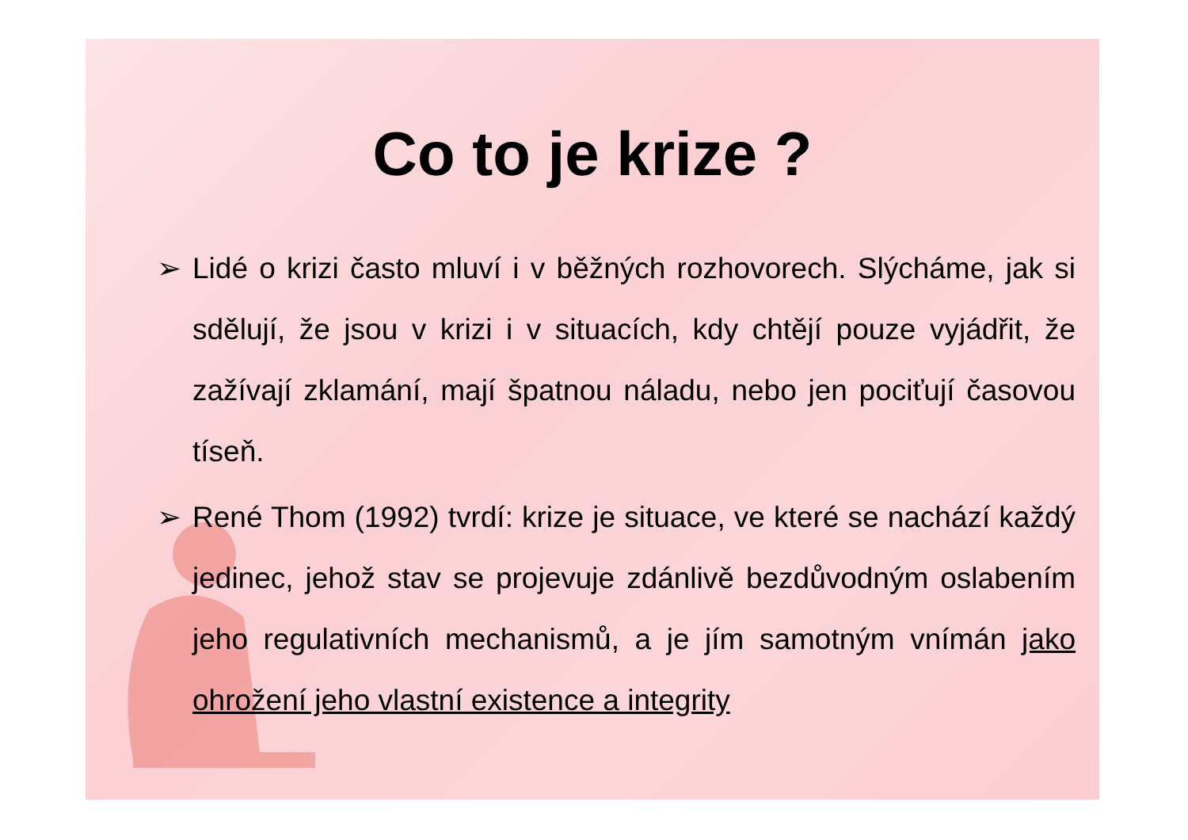Co to je krize ?
➢ Lidé o krizi často mluví i v běžných rozhovorech. Slýcháme, jak si sdělují, že jsou v krizi i v situacích, kdy chtějí pouze vyjádřit, že zažívají zklamání, mají špatnou náladu, nebo jen pociťují časovou tíseň.
➢ René Thom (1992) tvrdí: krize je situace, ve které se nachází každý jedinec, jehož stav se projevuje zdánlivě bezdůvodným oslabením jeho regulativních mechanismů, a je jím samotným vnímán jako ohrožení jeho vlastní existence a integrity